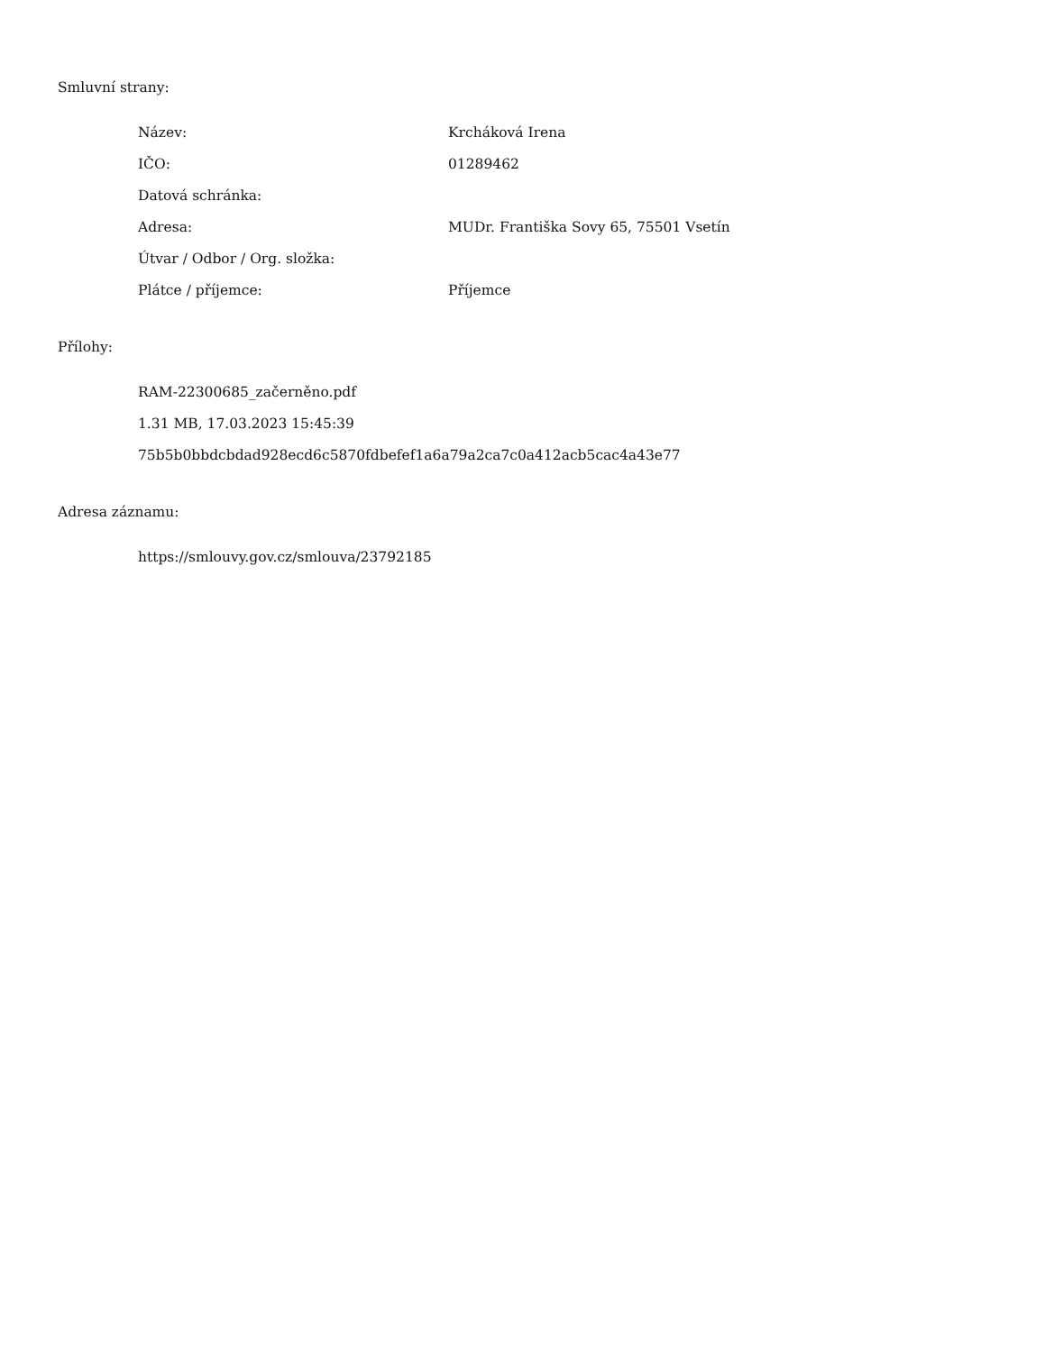Smluvní strany:
| Název: | Krcháková Irena |
| IČO: | 01289462 |
| Datová schránka: | |
| Adresa: | MUDr. Františka Sovy 65, 75501 Vsetín |
| Útvar / Odbor / Org. složka: | |
| Plátce / příjemce: | Příjemce |
Přílohy:
RAM-22300685_začerněno.pdf
1.31 MB, 17.03.2023 15:45:39
75b5b0bbdcbdad928ecd6c5870fdbefef1a6a79a2ca7c0a412acb5cac4a43e77
Adresa záznamu:
https://smlouvy.gov.cz/smlouva/23792185